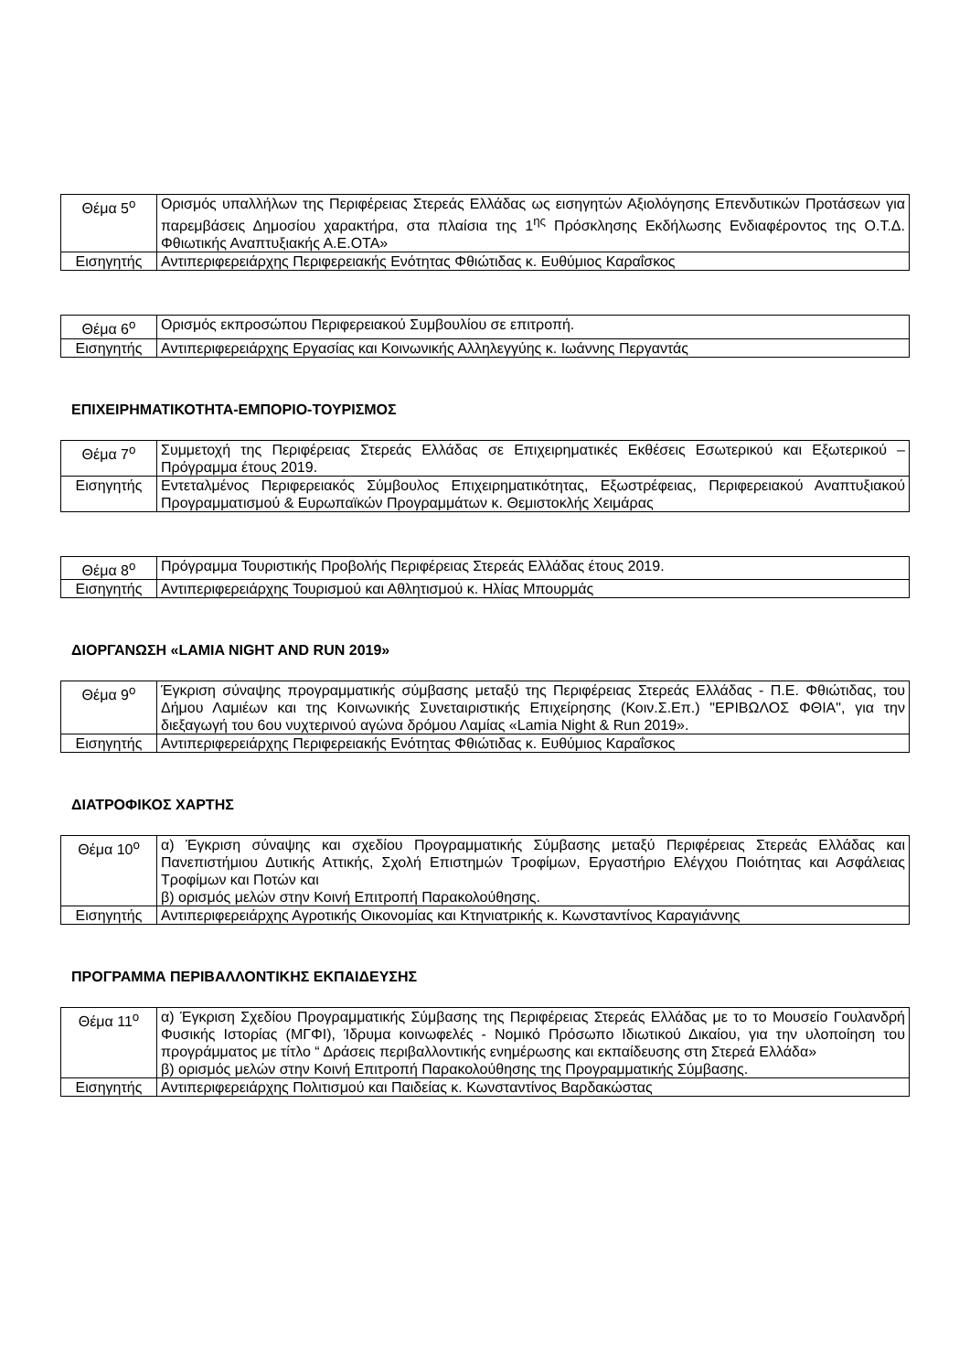| Θέμα 5<sup>ο</sup> | Ορισμός υπαλλήλων της Περιφέρειας Στερεάς Ελλάδας ως εισηγητών Αξιολόγησης Επενδυτικών Προτάσεων για παρεμβάσεις Δημοσίου χαρακτήρα, στα πλαίσια της 1<sup>ης</sup> Πρόσκλησης Εκδήλωσης Ενδιαφέροντος της Ο.Τ.Δ. Φθιωτικής Αναπτυξιακής Α.Ε.ΟΤΑ» |
| Εισηγητής | Αντιπεριφερειάρχης Περιφερειακής Ενότητας Φθιώτιδας κ. Ευθύμιος Καραΐσκος |
| Θέμα 6<sup>ο</sup> | Ορισμός εκπροσώπου Περιφερειακού Συμβουλίου σε επιτροπή. |
| Εισηγητής | Αντιπεριφερειάρχης Εργασίας και Κοινωνικής Αλληλεγγύης κ. Ιωάννης Περγαντάς |
ΕΠΙΧΕΙΡΗΜΑΤΙΚΟΤΗΤΑ-ΕΜΠΟΡΙΟ-ΤΟΥΡΙΣΜΟΣ
| Θέμα 7<sup>ο</sup> | Συμμετοχή της Περιφέρειας Στερεάς Ελλάδας σε Επιχειρηματικές Εκθέσεις Εσωτερικού και Εξωτερικού – Πρόγραμμα έτους 2019. |
| Εισηγητής | Εντεταλμένος Περιφερειακός Σύμβουλος Επιχειρηματικότητας, Εξωστρέφειας, Περιφερειακού Αναπτυξιακού Προγραμματισμού & Ευρωπαϊκών Προγραμμάτων κ. Θεμιστοκλής Χειμάρας |
| Θέμα 8<sup>ο</sup> | Πρόγραμμα Τουριστικής Προβολής Περιφέρειας Στερεάς Ελλάδας έτους 2019. |
| Εισηγητής | Αντιπεριφερειάρχης Τουρισμού και Αθλητισμού κ. Ηλίας Μπουρμάς |
ΔΙΟΡΓΑΝΩΣΗ «LAMIA NIGHT AND RUN 2019»
| Θέμα 9<sup>ο</sup> | Έγκριση σύναψης προγραμματικής σύμβασης μεταξύ της Περιφέρειας Στερεάς Ελλάδας - Π.Ε. Φθιώτιδας, του Δήμου Λαμιέων και της Κοινωνικής Συνεταιριστικής Επιχείρησης (Κοιν.Σ.Επ.) "ΕΡΙΒΩΛΟΣ ΦΘΙΑ", για την διεξαγωγή του 6ου νυχτερινού αγώνα δρόμου Λαμίας «Lamia Night & Run 2019». |
| Εισηγητής | Αντιπεριφερειάρχης Περιφερειακής Ενότητας Φθιώτιδας κ. Ευθύμιος Καραΐσκος |
ΔΙΑΤΡΟΦΙΚΟΣ ΧΑΡΤΗΣ
| Θέμα 10<sup>ο</sup> | α) Έγκριση σύναψης και σχεδίου Προγραμματικής Σύμβασης μεταξύ Περιφέρειας Στερεάς Ελλάδας και Πανεπιστήμιου Δυτικής Αττικής, Σχολή Επιστημών Τροφίμων, Εργαστήριο Ελέγχου Ποιότητας και Ασφάλειας Τροφίμων και Ποτών και β) ορισμός μελών στην Κοινή Επιτροπή Παρακολούθησης. |
| Εισηγητής | Αντιπεριφερειάρχης Αγροτικής Οικονομίας και Κτηνιατρικής κ. Κωνσταντίνος Καραγιάννης |
ΠΡΟΓΡΑΜΜΑ ΠΕΡΙΒΑΛΛΟΝΤΙΚΗΣ ΕΚΠΑΙΔΕΥΣΗΣ
| Θέμα 11<sup>ο</sup> | α) Έγκριση Σχεδίου Προγραμματικής Σύμβασης της Περιφέρειας Στερεάς Ελλάδας με το το Μουσείο Γουλανδρή Φυσικής Ιστορίας (ΜΓΦΙ), Ίδρυμα κοινωφελές - Νομικό Πρόσωπο Ιδιωτικού Δικαίου, για την υλοποίηση του προγράμματος με τίτλο “ Δράσεις περιβαλλοντικής ενημέρωσης και εκπαίδευσης στη Στερεά Ελλάδα» β) ορισμός μελών στην Κοινή Επιτροπή Παρακολούθησης της Προγραμματικής Σύμβασης. |
| Εισηγητής | Αντιπεριφερειάρχης Πολιτισμού και Παιδείας κ. Κωνσταντίνος Βαρδακώστας |